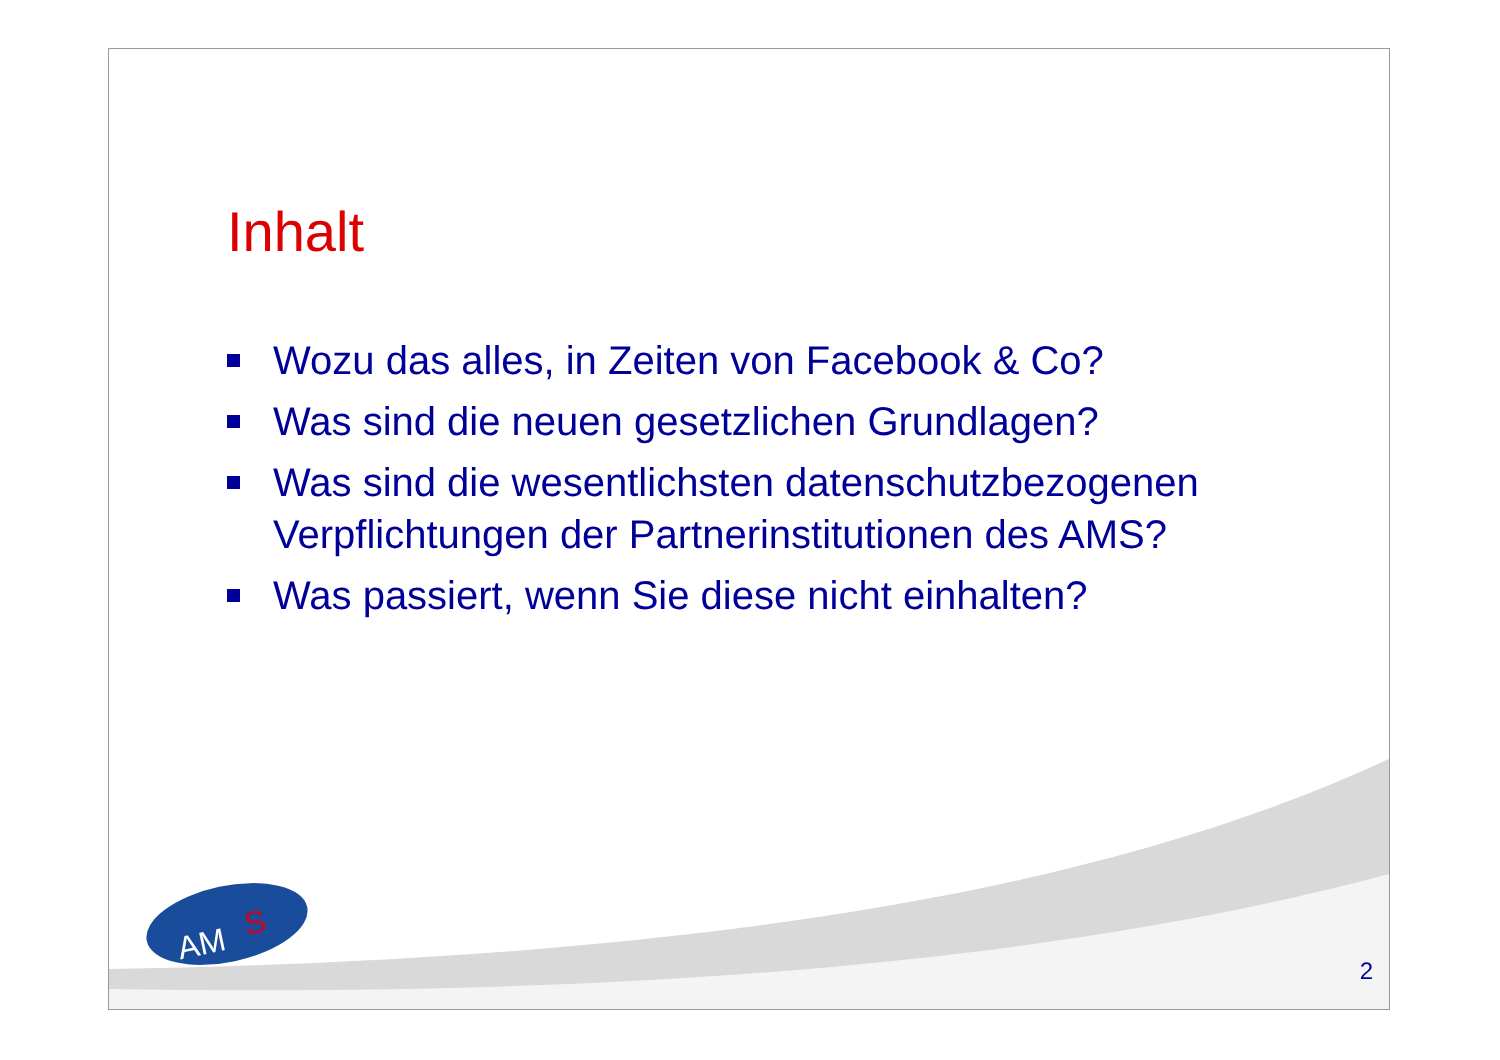Inhalt
Wozu das alles, in Zeiten von Facebook & Co?
Was sind die neuen gesetzlichen Grundlagen?
Was sind die wesentlichsten datenschutzbezogenen Verpflichtungen der Partnerinstitutionen des AMS?
Was passiert, wenn Sie diese nicht einhalten?
AM
S
2